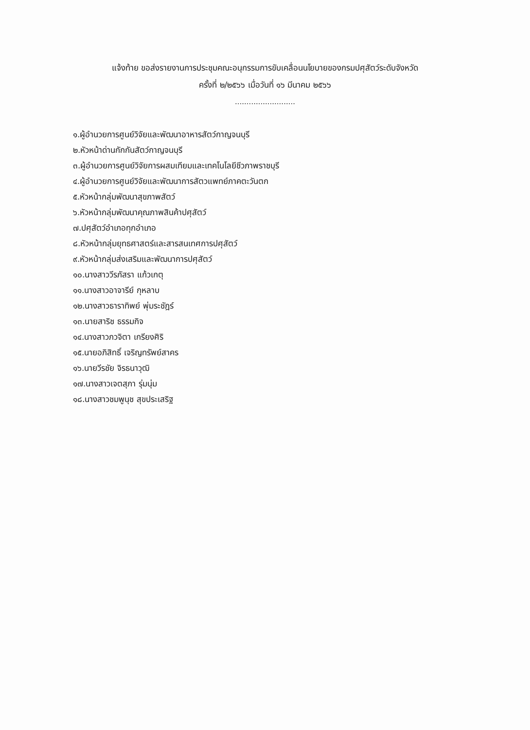แจ้งท้าย ขอส่งรายงานการประชุมคณะอนุกรรมการขับเคลื่อนนโยบายของกรมปศุสัตว์ระดับจังหวัด
ครั้งที่ ๒/๒๕๖๖ เมื่อวันที่ ๑๖ มีนาคม ๒๕๖๖
..........................
๑.ผู้อำนวยการศูนย์วิจัยและพัฒนาอาหารสัตว์กาญจนบุรี
๒.หัวหน้าด่านกักกันสัตว์กาญจนบุรี
๓.ผู้อำนวยการศูนย์วิจัยการผสมเทียมและเทคโนโลยีชีวภาพราชบุรี
๔.ผู้อำนวยการศูนย์วิจัยและพัฒนาการสัตวแพทย์ภาคตะวันตก
๕.หัวหน้ากลุ่มพัฒนาสุขภาพสัตว์
๖.หัวหน้ากลุ่มพัฒนาคุณภาพสินค้าปศุสัตว์
๗.ปศุสัตว์อำเภอทุกอำเภอ
๘.หัวหน้ากลุ่มยุทธศาสตร์และสารสนเทศการปศุสัตว์
๙.หัวหน้ากลุ่มส่งเสริมและพัฒนาการปศุสัตว์
๑๐.นางสาววีรภัสรา แก้วเกตุ
๑๑.นางสาวอาจารีย์ กุหลาบ
๑๒.นางสาวธาราทิพย์ พุ่มระชัฎร์
๑๓.นายสาริช ธรรมกิจ
๑๔.นางสาวภวจิตา เกรียงศิริ
๑๕.นายอภิสิทธิ์ เจริญทรัพย์สาคร
๑๖.นายวีรชัย จิรธนาวุฒิ
๑๗.นางสาวเจตสุภา รุ่มนุ่ม
๑๘.นางสาวชมพูนุช สุขประเสริฐ